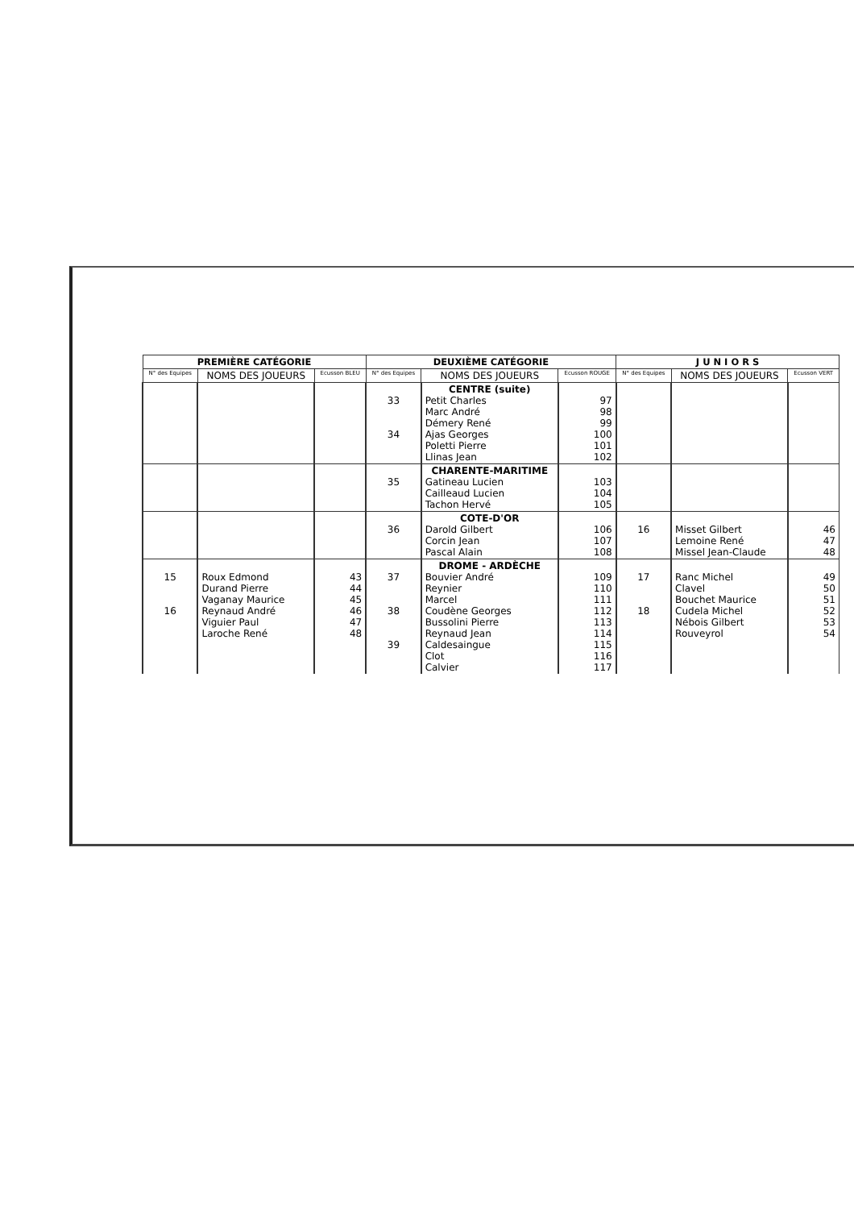| PREMIÈRE CATÉGORIE | | | DEUXIÈME CATÉGORIE | | | J U N I O R S | | |
| --- | --- | --- | --- | --- | --- | --- | --- | --- |
| N° des Equipes | NOMS DES JOUEURS | Ecusson BLEU | N° des Equipes | NOMS DES JOUEURS | Ecusson ROUGE | N° des Equipes | NOMS DES JOUEURS | Ecusson VERT |
| | | | 33 34 | CENTRE (suite) Petit Charles Marc André Démery René Ajas Georges Poletti Pierre Llinas Jean | 97 98 99 100 101 102 | | | |
| | | | 35 | CHARENTE-MARITIME Gatineau Lucien Cailleaud Lucien Tachon Hervé | 103 104 105 | | | |
| | | | 36 | COTE-D'OR Darold Gilbert Corcin Jean Pascal Alain | 106 107 108 | 16 | Misset Gilbert Lemoine René Missel Jean-Claude | 46 47 48 |
| 15 16 | Roux Edmond Durand Pierre Vaganay Maurice Reynaud André Viguier Paul Laroche René | 43 44 45 46 47 48 | 37 38 39 | DROME - ARDÈCHE Bouvier André Reynier Marcel Coudène Georges Bussolini Pierre Reynaud Jean Caldesaingue Clot Calvier | 109 110 111 112 113 114 115 116 117 | 17 18 | Ranc Michel Clavel Bouchet Maurice Cudela Michel Nébois Gilbert Rouveyrol | 49 50 51 52 53 54 |